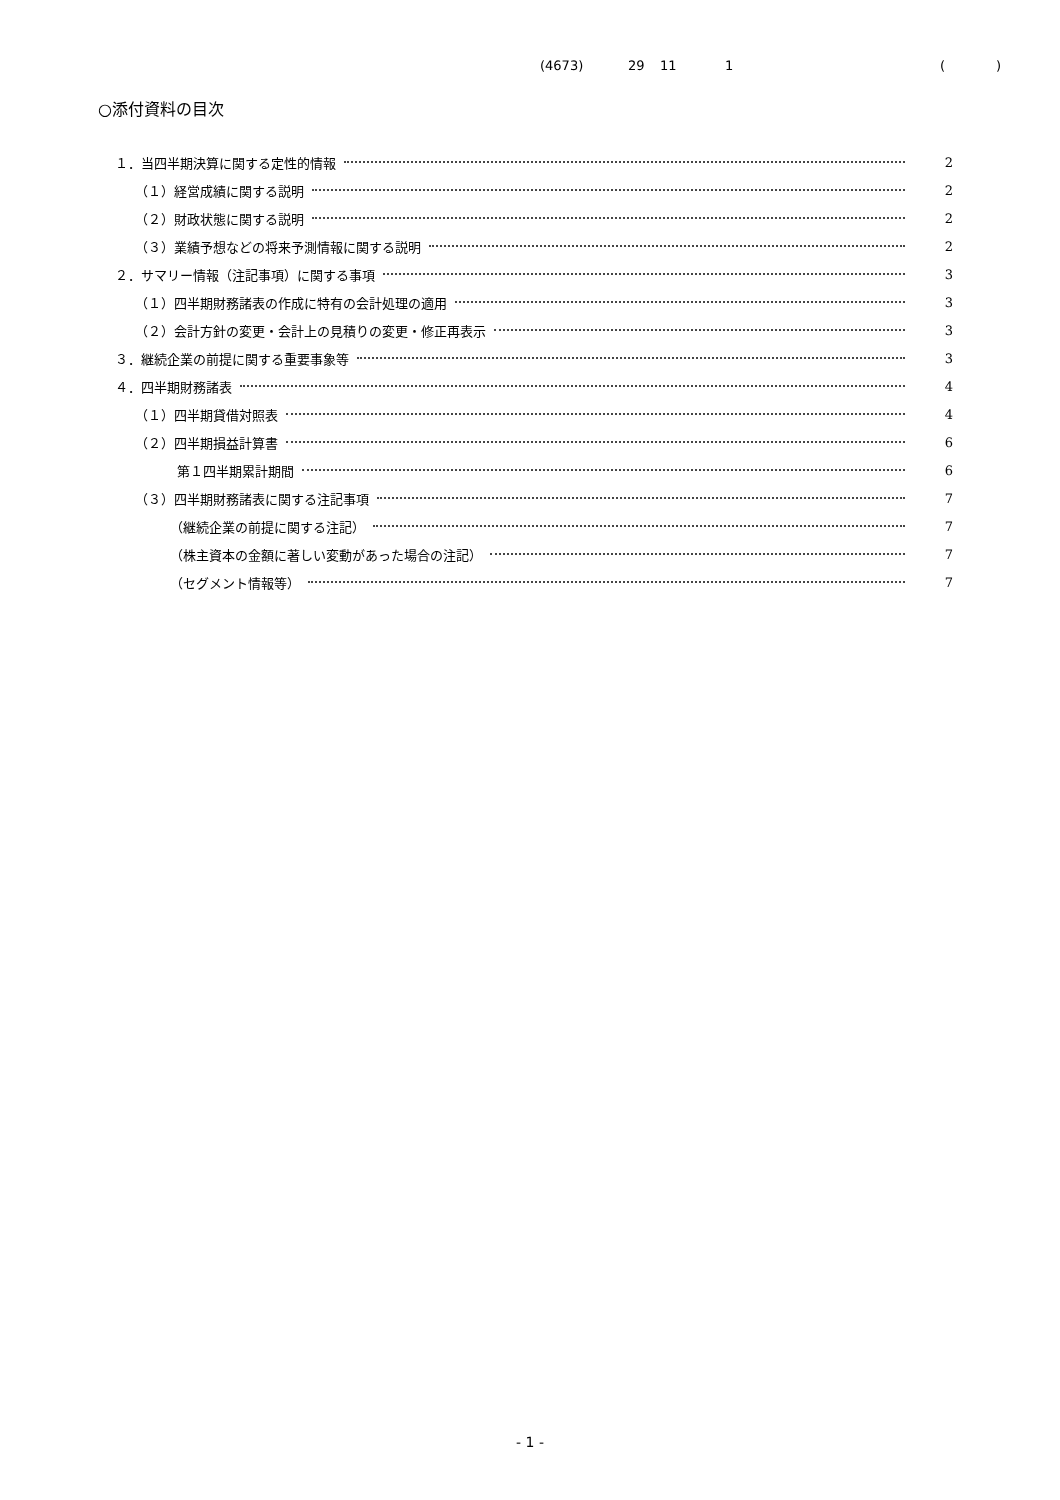(4673) 29 11 1 ()
○添付資料の目次
１．当四半期決算に関する定性的情報 2
（１）経営成績に関する説明 2
（２）財政状態に関する説明 2
（３）業績予想などの将来予測情報に関する説明 2
２．サマリー情報（注記事項）に関する事項 3
（１）四半期財務諸表の作成に特有の会計処理の適用 3
（２）会計方針の変更・会計上の見積りの変更・修正再表示 3
３．継続企業の前提に関する重要事象等 3
４．四半期財務諸表 4
（１）四半期貸借対照表 4
（２）四半期損益計算書 6
第１四半期累計期間 6
（３）四半期財務諸表に関する注記事項 7
（継続企業の前提に関する注記） 7
（株主資本の金額に著しい変動があった場合の注記） 7
（セグメント情報等） 7
- 1 -